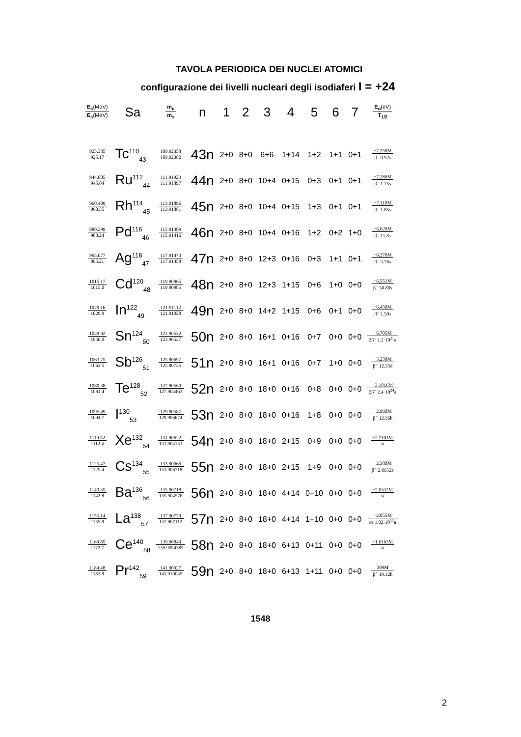TAVOLA PERIODICA DEI NUCLEI ATOMICI
configurazione dei livelli nucleari degli isodiaferi I = +24
| E<sub>c</sub> (MeV) E<sub>s</sub> (MeV) | Sa | m<sub>c</sub> m<sub>s</sub> | n | 1 | 2 | 3 | 4 | 5 | 6 | 7 | E<sub>α</sub> (eV) T<sub>1/2</sub> |
| --- | --- | --- | --- | --- | --- | --- | --- | --- | --- | --- | --- |
| 925.385 925.17 | Tc<sup>110</sup><sub>43</sub> | 109.92358 109.92382 | 43n | 2+0 | 8+0 | 6+6 | 1+14 | 1+2 | 1+1 | 0+1 | −7.258M β<sup>−</sup> 0.92s |
| 944.805 945.04 | Ru<sup>112</sup><sub>44</sub> | 111.91923 111.91897 | 44n | 2+0 | 8+0 | 10+4 | 0+15 | 0+3 | 0+1 | 0+1 | −7.286M β<sup>−</sup> 1.75s |
| 960.409 960.55 | Rh<sup>114</sup><sub>45</sub> | 113.91896 113.91881 | 45n | 2+0 | 8+0 | 10+4 | 0+15 | 1+3 | 0+1 | 0+1 | −7.110M β<sup>−</sup> 1.85s |
| 980.399 980.24 | Pd<sup>116</sup><sub>46</sub> | 115.91399 115.91416 | 46n | 2+0 | 8+0 | 10+4 | 0+16 | 1+2 | 0+2 | 1+0 | −6.629M β<sup>−</sup> 11.8s |
| 995.077 995.21 | Ag<sup>118</sup><sub>47</sub> | 117.91473 117.91458 | 47n | 2+0 | 8+0 | 12+3 | 0+16 | 0+3 | 1+1 | 0+1 | −6.270M β<sup>−</sup> 3.76s |
| 1015.17 1015.0 | Cd<sup>120</sup><sub>48</sub> | 119.90965 119.90985 | 48n | 2+0 | 8+0 | 12+3 | 1+15 | 0+6 | 1+0 | 0+0 | −6.551M β<sup>−</sup> 50.80s |
| 1029.16 1029.9 | In<sup>122</sup><sub>49</sub> | 121.91112 121.91028 | 49n | 2+0 | 8+0 | 14+2 | 1+15 | 0+6 | 0+1 | 0+0 | −6.450M β<sup>−</sup> 1.50s |
| 1049.92 1050.0 | Sn<sup>124</sup><sub>50</sub> | 123.90532 123.90527 | 50n | 2+0 | 8+0 | 16+1 | 0+16 | 0+7 | 0+0 | 0+0 | −6.705M 2β<sup>−</sup> 1.2·10<sup>21</sup>a |
| 1063.75 1063.5 | Sb<sup>126</sup><sub>51</sub> | 125.90697 125.90725 | 51n | 2+0 | 8+0 | 16+1 | 0+16 | 0+7 | 1+0 | 0+0 | −5.250M β<sup>−</sup> 12.35d |
| 1080.38 1081.4 | Te<sup>128</sup><sub>52</sub> | 127.90560 127.904463 | 52n | 2+0 | 8+0 | 18+0 | 0+16 | 0+8 | 0+0 | 0+0 | −3.1816M 2β<sup>−</sup> 2.4·10<sup>24</sup>a |
| 1095.49 1094.7 | I<sup>130</sup><sub>53</sub> | 129.90587 129.906674 | 53n | 2+0 | 8+0 | 18+0 | 0+16 | 1+8 | 0+0 | 0+0 | −2.960M β<sup>−</sup> 12.36h |
| 1110.52 1112.4 | Xe<sup>132</sup><sub>54</sub> | 131.90622 131.904153 | 54n | 2+0 | 8+0 | 18+0 | 2+15 | 0+9 | 0+0 | 0+0 | −2.7101M st |
| 1125.47 1125.4 | Cs<sup>134</sup><sub>55</sub> | 133.90666 133.906718 | 55n | 2+0 | 8+0 | 18+0 | 2+15 | 1+9 | 0+0 | 0+0 | −2.380M β<sup>−</sup> 2.0652a |
| 1140.35 1142.8 | Ba<sup>136</sup><sub>56</sub> | 135.90718 135.904576 | 56n | 2+0 | 8+0 | 18+0 | 4+14 | 0+10 | 0+0 | 0+0 | −2.0332M st |
| 1155.14 1155.8 | La<sup>138</sup><sub>57</sub> | 137.90779 137.907112 | 57n | 2+0 | 8+0 | 18+0 | 4+14 | 1+10 | 0+0 | 0+0 | −2.055M ce 1.02·10<sup>11</sup>a |
| 1169.85 1172.7 | Ce<sup>140</sup><sub>58</sub> | 139.90849 139.9054387 | 58n | 2+0 | 8+0 | 18+0 | 6+13 | 0+11 | 0+0 | 0+0 | −1.6163M st |
| 1184.48 1183.8 | Pr<sup>142</sup><sub>59</sub> | 141.90927 141.910045 | 59n | 2+0 | 8+0 | 18+0 | 6+13 | 1+11 | 0+0 | 0+0 | 309M β<sup>−</sup> 19.12h |
1548
2